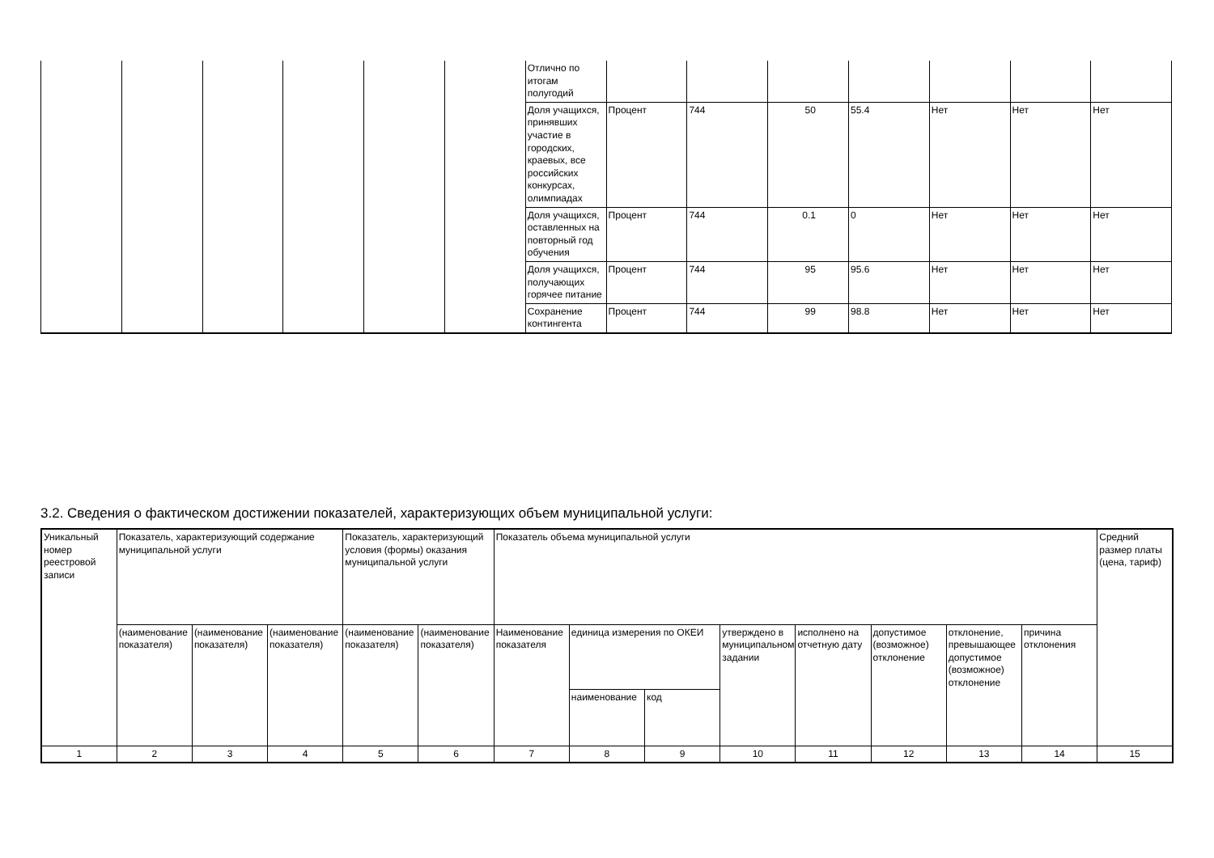| | | | | | | Отлично по итогам полугодий | | | | | | | |
| | | | | | | Доля учащихся, принявших участие в городских, краевых, все российских конкурсах, олимпиадах | Процент | 744 | 50 | 55.4 | Нет | Нет | Нет |
| | | | | | | Доля учащихся, оставленных на повторный год обучения | Процент | 744 | 0.1 | 0 | Нет | Нет | Нет |
| | | | | | | Доля учащихся, получающих горячее питание | Процент | 744 | 95 | 95.6 | Нет | Нет | Нет |
| | | | | | | Сохранение контингента | Процент | 744 | 99 | 98.8 | Нет | Нет | Нет |
3.2. Сведения о фактическом достижении показателей, характеризующих объем муниципальной услуги:
| Уникальный номер реестровой записи | Показатель, характеризующий содержание муниципальной услуги | | | Показатель, характеризующий условия (формы) оказания муниципальной услуги | | Показатель объема муниципальной услуги | | | | | | | | Средний размер платы (цена, тариф) |
| | (наименование показателя) | (наименование показателя) | (наименование показателя) | (наименование показателя) | (наименование показателя) | Наименование показателя | единица измерения по ОКЕИ | | утверждено в муниципальном задании | исполнено на отчетную дату | допустимое (возможное) отклонение | отклонение, превышающее допустимое (возможное) отклонение | причина отклонения | |
| | | | | | | | наименование | код | | | | | | |
| 1 | 2 | 3 | 4 | 5 | 6 | 7 | 8 | 9 | 10 | 11 | 12 | 13 | 14 | 15 |